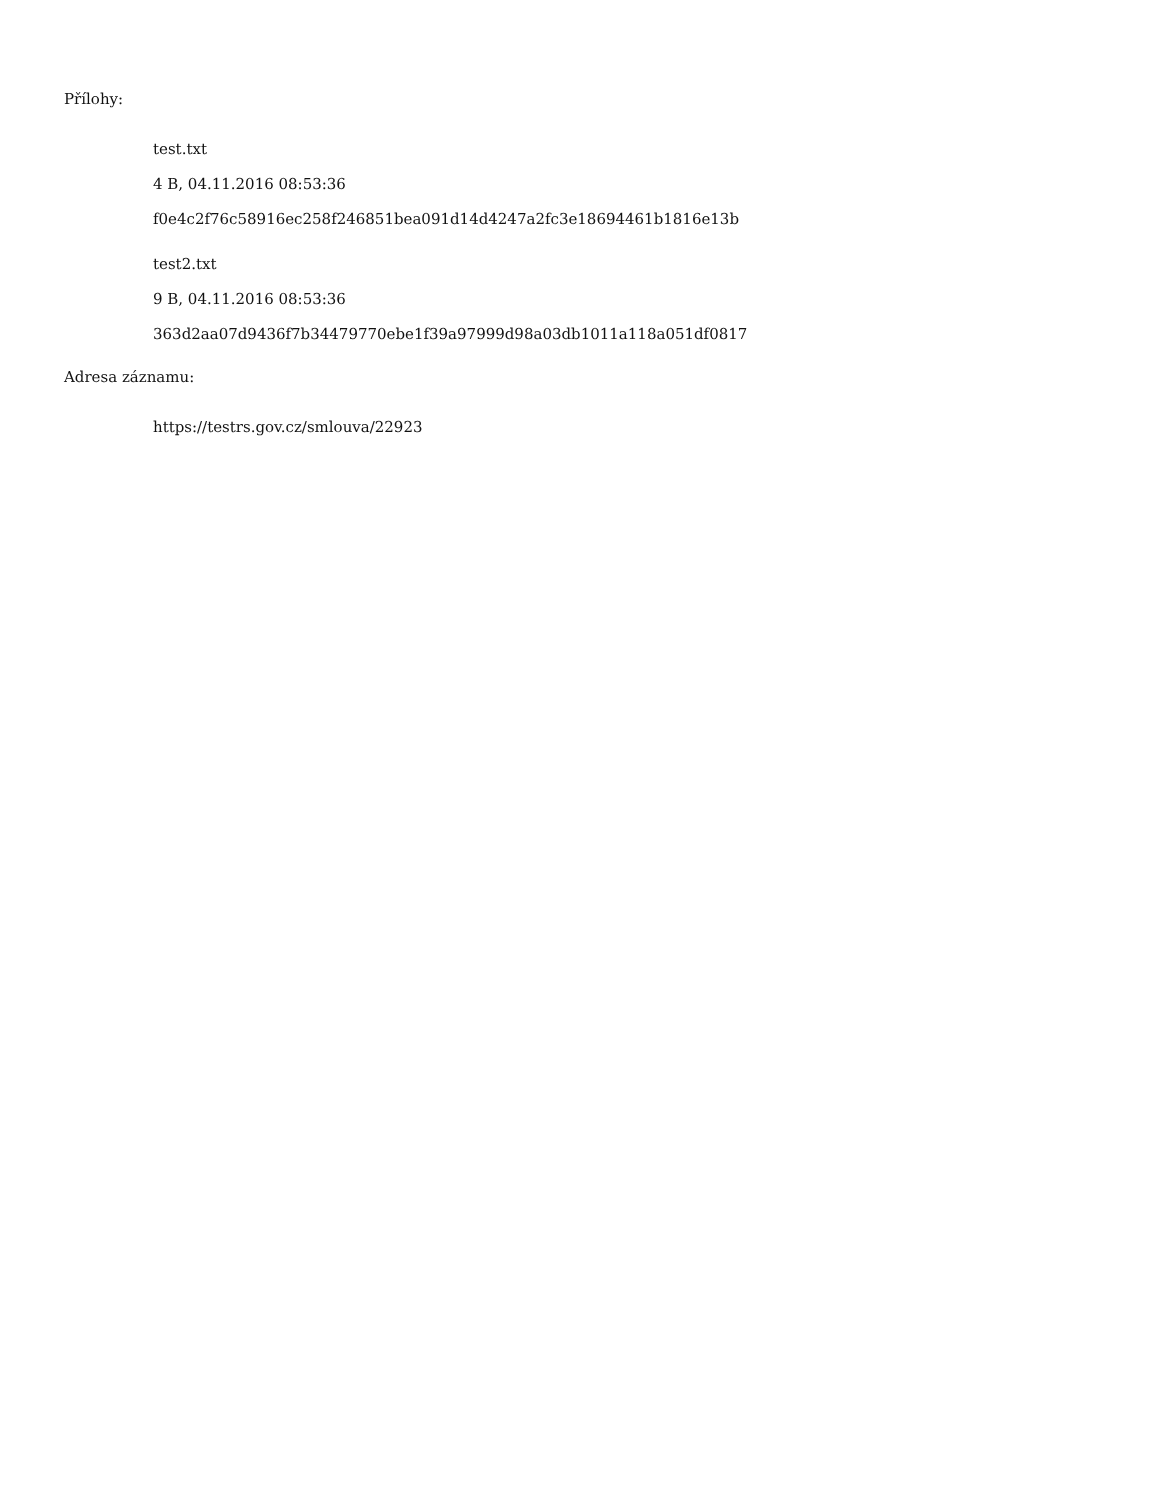Přílohy:
test.txt
4 B, 04.11.2016 08:53:36
f0e4c2f76c58916ec258f246851bea091d14d4247a2fc3e18694461b1816e13b
test2.txt
9 B, 04.11.2016 08:53:36
363d2aa07d9436f7b34479770ebe1f39a97999d98a03db1011a118a051df0817
Adresa záznamu:
https://testrs.gov.cz/smlouva/22923